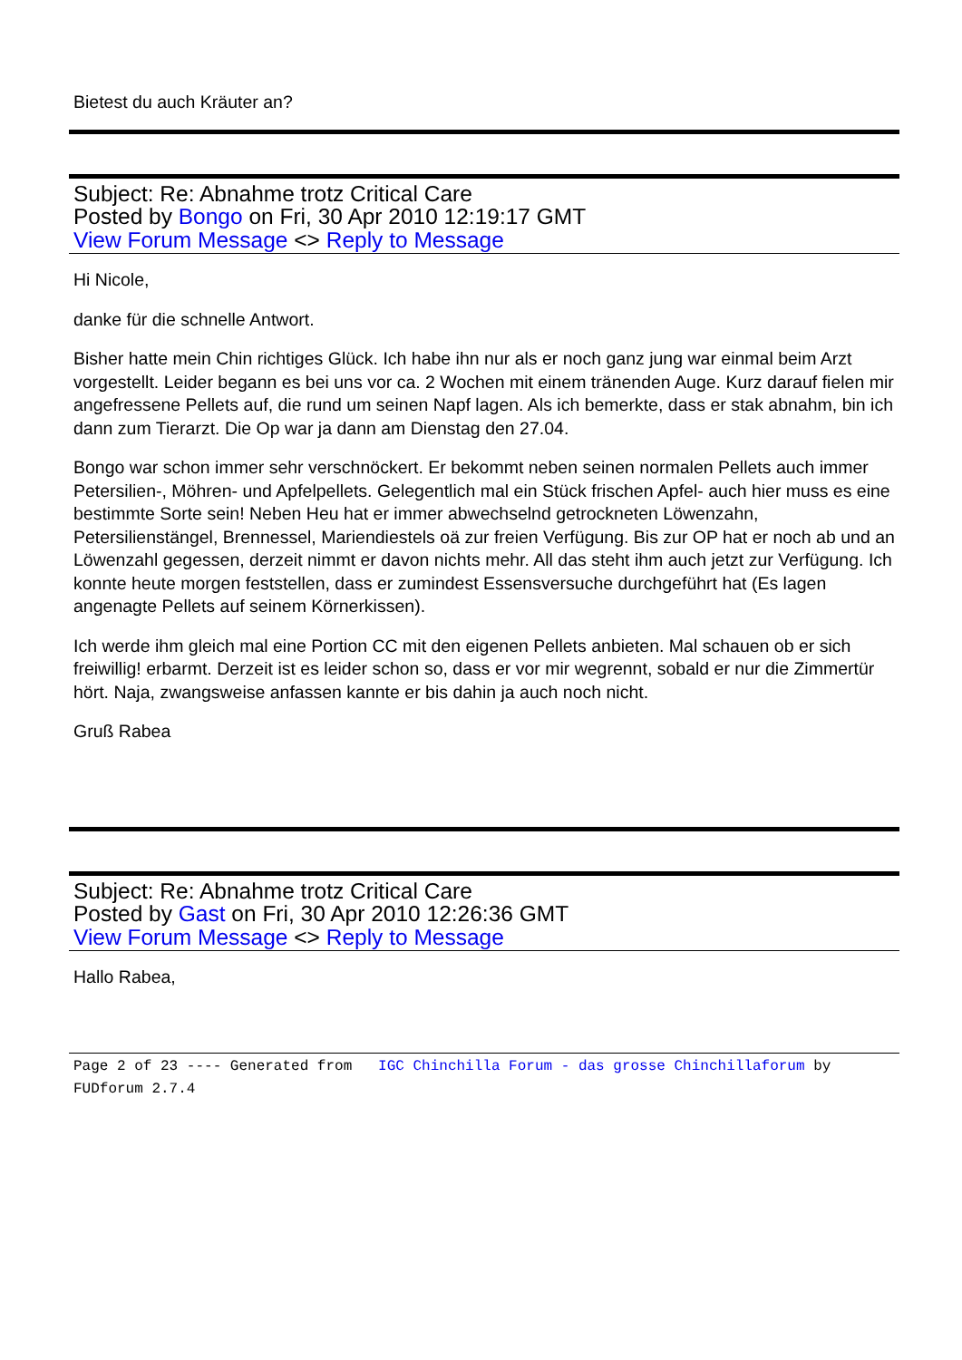Bietest du auch Kräuter an?
Subject: Re: Abnahme trotz Critical Care
Posted by Bongo on Fri, 30 Apr 2010 12:19:17 GMT
View Forum Message <> Reply to Message
Hi Nicole,
danke für die schnelle Antwort.
Bisher hatte mein Chin richtiges Glück. Ich habe ihn nur als er noch ganz jung war einmal beim Arzt vorgestellt. Leider begann es bei uns vor ca. 2 Wochen mit einem tränenden Auge. Kurz darauf fielen mir angefressene Pellets auf, die rund um seinen Napf lagen. Als ich bemerkte, dass er stak abnahm, bin ich dann zum Tierarzt. Die Op war ja dann am Dienstag den 27.04.
Bongo war schon immer sehr verschnöckert. Er bekommt neben seinen normalen Pellets auch immer Petersilien-, Möhren- und Apfelpellets. Gelegentlich mal ein Stück frischen Apfel- auch hier muss es eine bestimmte Sorte sein! Neben Heu hat er immer abwechselnd getrockneten Löwenzahn, Petersilienstängel, Brennessel, Mariendiestels oä zur freien Verfügung. Bis zur OP hat er noch ab und an Löwenzahl gegessen, derzeit nimmt er davon nichts mehr. All das steht ihm auch jetzt zur Verfügung. Ich konnte heute morgen feststellen, dass er zumindest Essensversuche durchgeführt hat (Es lagen angenagte Pellets auf seinem Körnerkissen).
Ich werde ihm gleich mal eine Portion CC mit den eigenen Pellets anbieten. Mal schauen ob er sich freiwillig! erbarmt. Derzeit ist es leider schon so, dass er vor mir wegrennt, sobald er nur die Zimmertür hört. Naja, zwangsweise anfassen kannte er bis dahin ja auch noch nicht.
Gruß Rabea
Subject: Re: Abnahme trotz Critical Care
Posted by Gast on Fri, 30 Apr 2010 12:26:36 GMT
View Forum Message <> Reply to Message
Hallo Rabea,
Page 2 of 23 ---- Generated from IGC Chinchilla Forum - das grosse Chinchillaforum by FUDforum 2.7.4